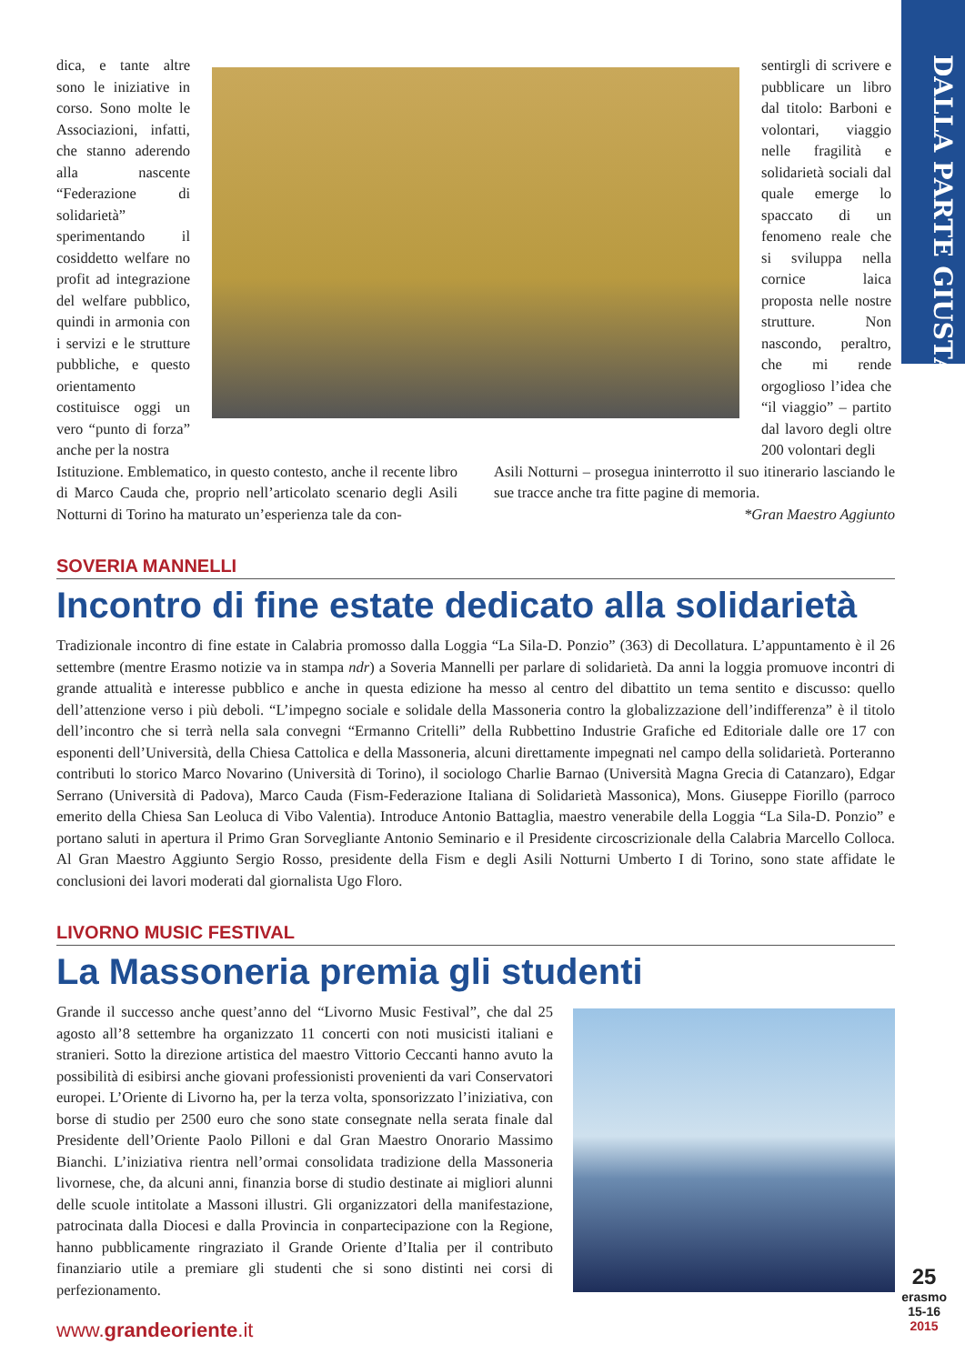DALLA PARTE GIUSTA
dica, e tante altre sono le iniziative in corso. Sono molte le Associazioni, infatti, che stanno aderendo alla nascente “Federazione di solidarietà” sperimentando il cosiddetto welfare no profit ad integrazione del welfare pubblico, quindi in armonia con i servizi e le strutture pubbliche, e questo orientamento costituisce oggi un vero “punto di forza” anche per la nostra
sentirgli di scrivere e pubblicare un libro dal titolo: Barboni e volontari, viaggio nelle fragilità e solidarietà sociali dal quale emerge lo spaccato di un fenomeno reale che si sviluppa nella cornice laica proposta nelle nostre strutture. Non nascondo, peraltro, che mi rende orgoglioso l’idea che “il viaggio” – partito dal lavoro degli oltre 200 volontari degli
Istituzione. Emblematico, in questo contesto, anche il recente libro di Marco Cauda che, proprio nell’articolato scenario degli Asili Notturni di Torino ha maturato un’esperienza tale da con-
Asili Notturni – prosegua ininterrotto il suo itinerario lasciando le sue tracce anche tra fitte pagine di memoria.
*Gran Maestro Aggiunto
SOVERIA MANNELLI
Incontro di fine estate dedicato alla solidarietà
Tradizionale incontro di fine estate in Calabria promosso dalla Loggia “La Sila-D. Ponzio” (363) di Decollatura. L’appuntamento è il 26 settembre (mentre Erasmo notizie va in stampa ndr) a Soveria Mannelli per parlare di solidarietà. Da anni la loggia promuove incontri di grande attualità e interesse pubblico e anche in questa edizione ha messo al centro del dibattito un tema sentito e discusso: quello dell’attenzione verso i più deboli. “L’impegno sociale e solidale della Massoneria contro la globalizzazione dell’indifferenza” è il titolo dell’incontro che si terrà nella sala convegni “Ermanno Critelli” della Rubbettino Industrie Grafiche ed Editoriale dalle ore 17 con esponenti dell’Università, della Chiesa Cattolica e della Massoneria, alcuni direttamente impegnati nel campo della solidarietà. Porteranno contributi lo storico Marco Novarino (Università di Torino), il sociologo Charlie Barnao (Università Magna Grecia di Catanzaro), Edgar Serrano (Università di Padova), Marco Cauda (Fism-Federazione Italiana di Solidarietà Massonica), Mons. Giuseppe Fiorillo (parroco emerito della Chiesa San Leoluca di Vibo Valentia). Introduce Antonio Battaglia, maestro venerabile della Loggia “La Sila-D. Ponzio” e portano saluti in apertura il Primo Gran Sorvegliante Antonio Seminario e il Presidente circoscrizionale della Calabria Marcello Colloca. Al Gran Maestro Aggiunto Sergio Rosso, presidente della Fism e degli Asili Notturni Umberto I di Torino, sono state affidate le conclusioni dei lavori moderati dal giornalista Ugo Floro.
LIVORNO MUSIC FESTIVAL
La Massoneria premia gli studenti
Grande il successo anche quest’anno del “Livorno Music Festival”, che dal 25 agosto all’8 settembre ha organizzato 11 concerti con noti musicisti italiani e stranieri. Sotto la direzione artistica del maestro Vittorio Ceccanti hanno avuto la possibilità di esibirsi anche giovani professionisti provenienti da vari Conservatori europei. L’Oriente di Livorno ha, per la terza volta, sponsorizzato l’iniziativa, con borse di studio per 2500 euro che sono state consegnate nella serata finale dal Presidente dell’Oriente Paolo Pilloni e dal Gran Maestro Onorario Massimo Bianchi. L’iniziativa rientra nell’ormai consolidata tradizione della Massoneria livornese, che, da alcuni anni, finanzia borse di studio destinate ai migliori alunni delle scuole intitolate a Massoni illustri. Gli organizzatori della manifestazione, patrocinata dalla Diocesi e dalla Provincia in conpartecipazione con la Regione, hanno pubblicamente ringraziato il Grande Oriente d’Italia per il contributo finanziario utile a premiare gli studenti che si sono distinti nei corsi di perfezionamento.
www.grandeoriente.it
25
erasmo
15-16
2015